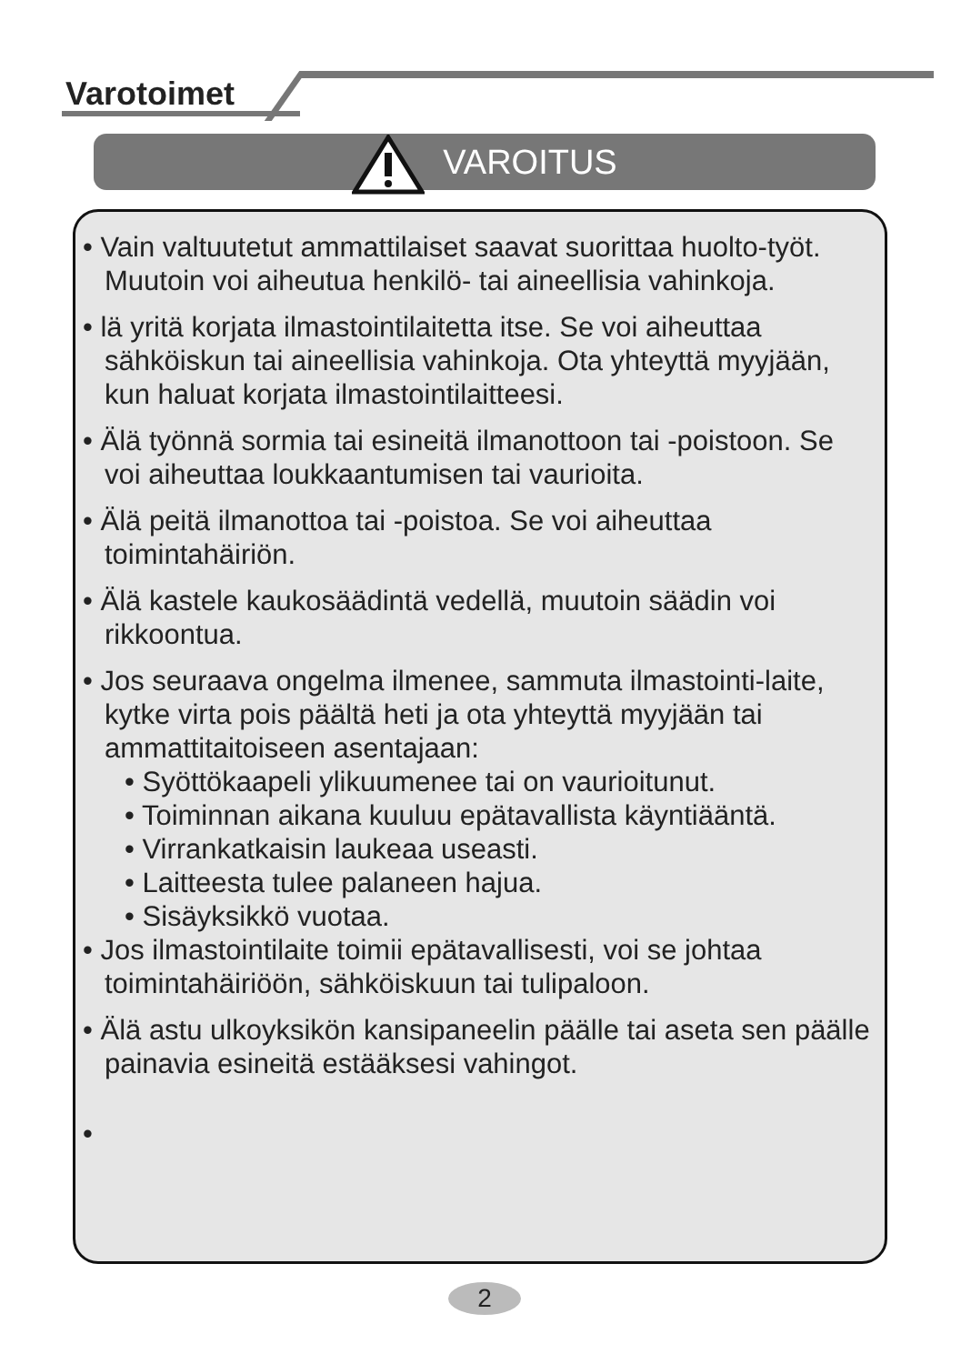Varotoimet
VAROITUS
• Vain valtuutetut ammattilaiset saavat suorittaa huolto-työt. Muutoin voi aiheutua henkilö- tai aineellisia vahinkoja.
• lä yritä korjata ilmastointilaitetta itse. Se voi aiheuttaa sähköiskun tai aineellisia vahinkoja. Ota yhteyttä myyjään, kun haluat korjata ilmastointilaitteesi.
• Älä työnnä sormia tai esineitä ilmanottoon tai -poistoon. Se voi aiheuttaa loukkaantumisen tai vaurioita.
• Älä peitä ilmanottoa tai -poistoa. Se voi aiheuttaa toimintahäiriön.
• Älä kastele kaukosäädintä vedellä, muutoin säädin voi rikkoontua.
• Jos seuraava ongelma ilmenee, sammuta ilmastointi-laite, kytke virta pois päältä heti ja ota yhteyttä myyjään tai ammattitaitoiseen asentajaan:
• Syöttökaapeli ylikuumenee tai on vaurioitunut.
• Toiminnan aikana kuuluu epätavallista käyntiääntä.
• Virrankatkaisin laukeaa useasti.
• Laitteesta tulee palaneen hajua.
• Sisäyksikkö vuotaa.
• Jos ilmastointilaite toimii epätavallisesti, voi se johtaa toimintahäiriöön, sähköiskuun tai tulipaloon.
• Älä astu ulkoyksikön kansipaneelin päälle tai aseta sen päälle painavia esineitä estääksesi vahingot.
•
2